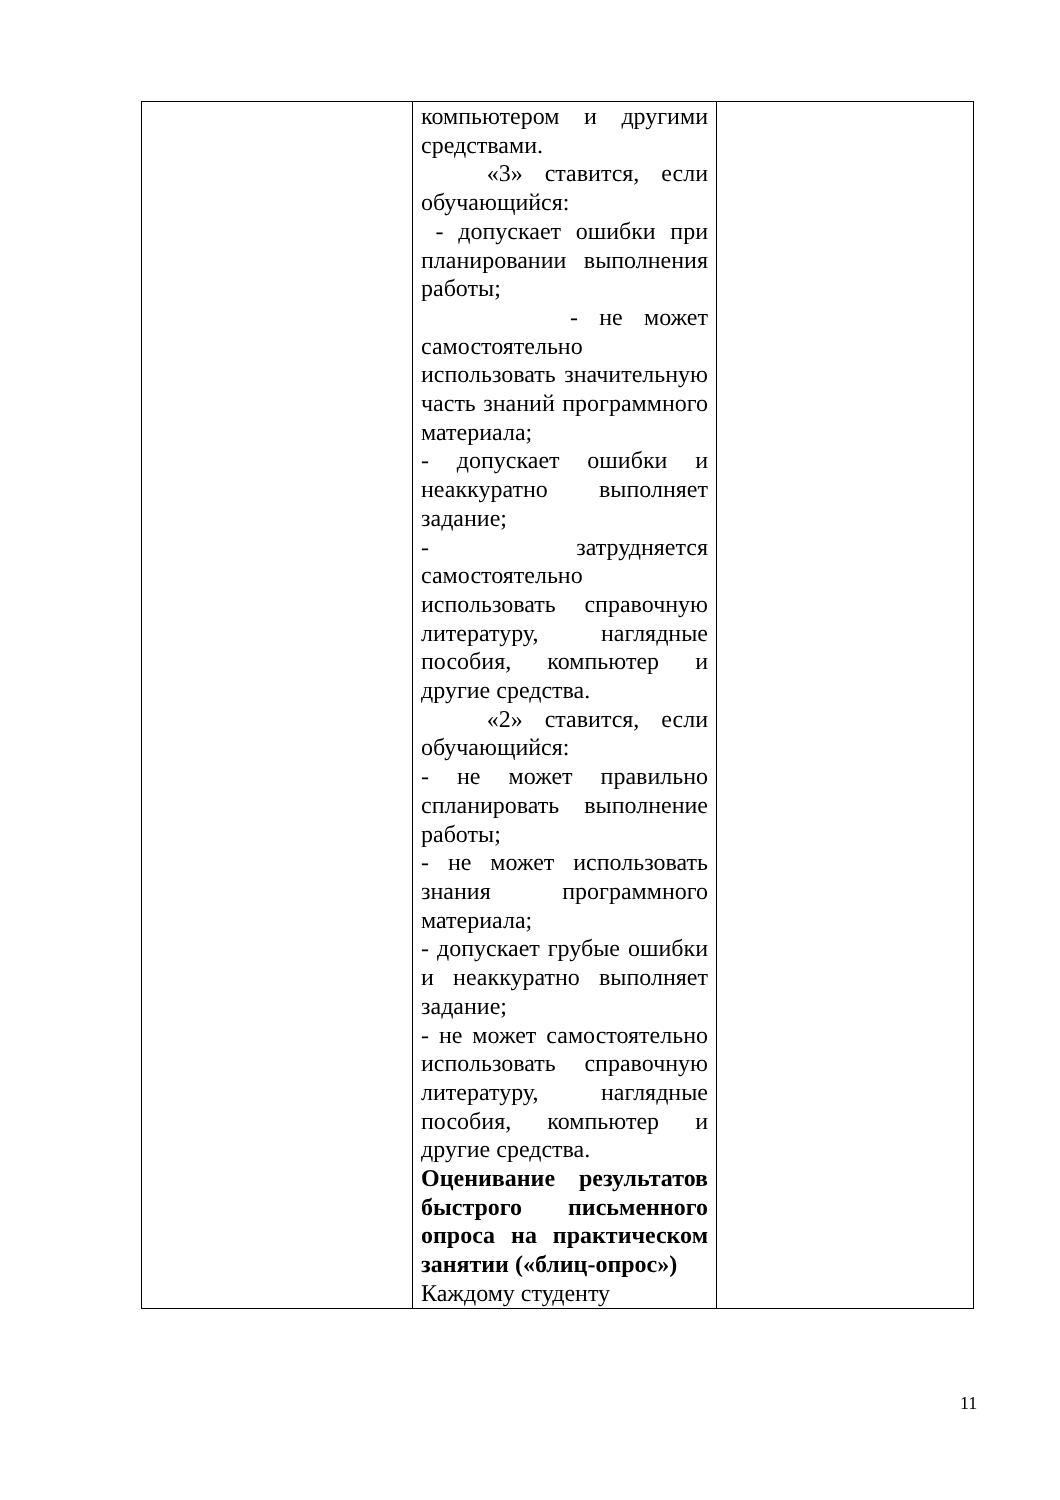| | компьютером и другими средствами. «3» ставится, если обучающийся: - допускает ошибки при планировании выполнения работы; - не может самостоятельно использовать значительную часть знаний программного материала; - допускает ошибки и неаккуратно выполняет задание; - затрудняется самостоятельно использовать справочную литературу, наглядные пособия, компьютер и другие средства. «2» ставится, если обучающийся: - не может правильно спланировать выполнение работы; - не может использовать знания программного материала; - допускает грубые ошибки и неаккуратно выполняет задание; - не может самостоятельно использовать справочную литературу, наглядные пособия, компьютер и другие средства. Оценивание результатов быстрого письменного опроса на практическом занятии («блиц-опрос») Каждому студенту | |
11